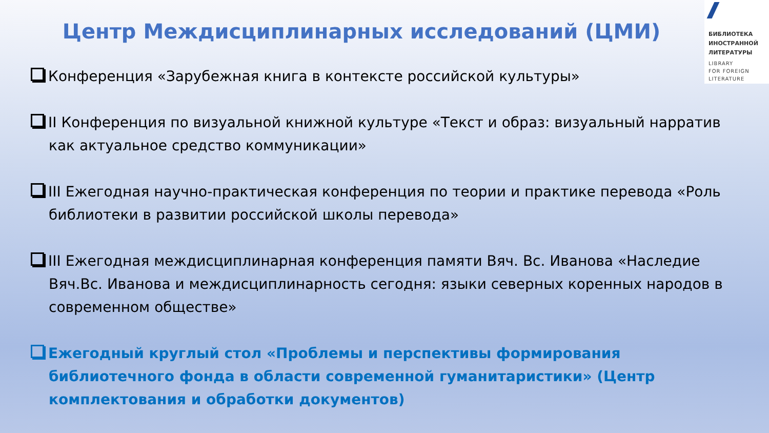БИБЛИОТЕКА
ИНОСТРАННОЙ
ЛИТЕРАТУРЫ
LIBRARY
FOR FOREIGN
LITERATURE
Центр Междисциплинарных исследований (ЦМИ)
Конференция «Зарубежная книга в контексте российской культуры»
II Конференция по визуальной книжной культуре «Текст и образ: визуальный нарратив как актуальное средство коммуникации»
III Ежегодная научно-практическая конференция по теории и практике перевода «Роль библиотеки в развитии российской школы перевода»
III Ежегодная междисциплинарная конференция памяти Вяч. Вс. Иванова «Наследие Вяч.Вс. Иванова и междисциплинарность сегодня: языки северных коренных народов в современном обществе»
Ежегодный круглый стол «Проблемы и перспективы формирования библиотечного фонда в области современной гуманитаристики» (Центр комплектования и обработки документов)